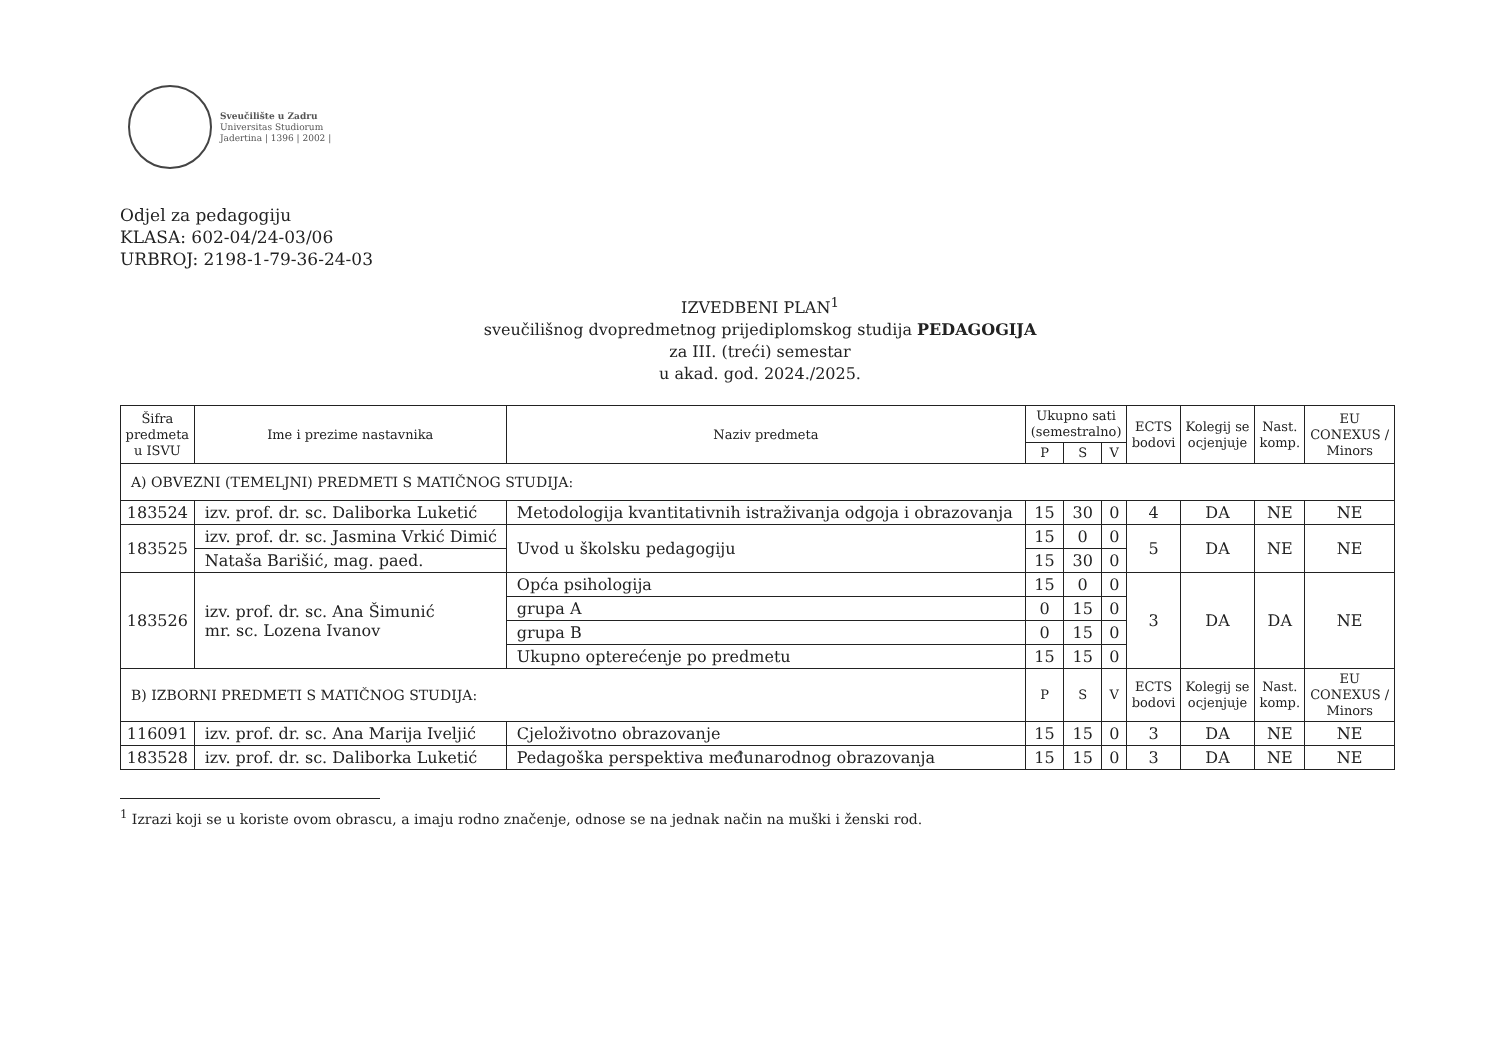Sveučilište u Zadru
Universitas Studiorum
Jadertina | 1396 | 2002 |
Odjel za pedagogiju
KLASA: 602-04/24-03/06
URBROJ: 2198-1-79-36-24-03
IZVEDBENI PLAN<sup>1</sup>
sveučilišnog dvopredmetnog prijediplomskog studija PEDAGOGIJA
za III. (treći) semestar
u akad. god. 2024./2025.
| Šifra predmeta u ISVU | Ime i prezime nastavnika | Naziv predmeta | Ukupno sati (semestralno) | | | ECTS bodovi | Kolegij se ocjenjuje | Nast. komp. | EU CONEXUS / Minors |
| --- | --- | --- | --- | --- | --- | --- | --- | --- | --- |
| | | | P | S | V | | | | |
| A) OBVEZNI (TEMELJNI) PREDMETI S MATIČNOG STUDIJA: | | | | | | | | | |
| 183524 | izv. prof. dr. sc. Daliborka Luketić | Metodologija kvantitativnih istraživanja odgoja i obrazovanja | 15 | 30 | 0 | 4 | DA | NE | NE |
| 183525 | izv. prof. dr. sc. Jasmina Vrkić Dimić | Uvod u školsku pedagogiju | 15 | 0 | 0 | 5 | DA | NE | NE |
| | Nataša Barišić, mag. paed. | | 15 | 30 | 0 | | | | |
| 183526 | izv. prof. dr. sc. Ana Šimunić mr. sc. Lozena Ivanov | Opća psihologija | 15 | 0 | 0 | 3 | DA | DA | NE |
| | | grupa A | 0 | 15 | 0 | | | | |
| | | grupa B | 0 | 15 | 0 | | | | |
| | | Ukupno opterećenje po predmetu | 15 | 15 | 0 | | | | |
| B) IZBORNI PREDMETI S MATIČNOG STUDIJA: | | | P | S | V | ECTS bodovi | Kolegij se ocjenjuje | Nast. komp. | EU CONEXUS / Minors |
| 116091 | izv. prof. dr. sc. Ana Marija Iveljić | Cjeloživotno obrazovanje | 15 | 15 | 0 | 3 | DA | NE | NE |
| 183528 | izv. prof. dr. sc. Daliborka Luketić | Pedagoška perspektiva međunarodnog obrazovanja | 15 | 15 | 0 | 3 | DA | NE | NE |
<sup>1</sup> Izrazi koji se u koriste ovom obrascu, a imaju rodno značenje, odnose se na jednak način na muški i ženski rod.